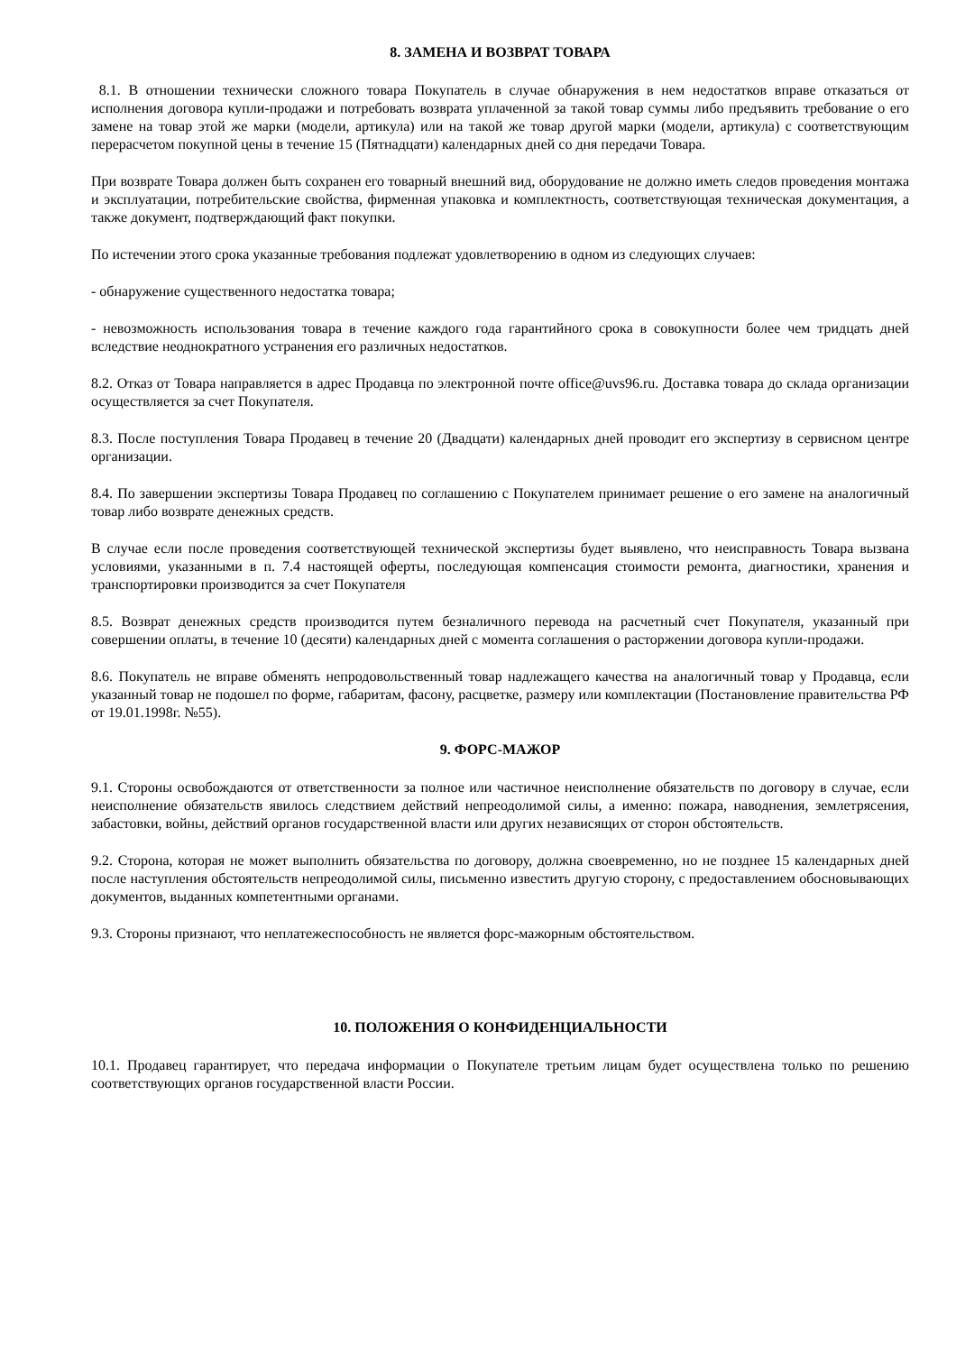8. ЗАМЕНА И ВОЗВРАТ ТОВАРА
8.1. В отношении технически сложного товара Покупатель в случае обнаружения в нем недостатков вправе отказаться от исполнения договора купли-продажи и потребовать возврата уплаченной за такой товар суммы либо предъявить требование о его замене на товар этой же марки (модели, артикула) или на такой же товар другой марки (модели, артикула) с соответствующим перерасчетом покупной цены в течение 15 (Пятнадцати) календарных дней со дня передачи Товара.
При возврате Товара должен быть сохранен его товарный внешний вид, оборудование не должно иметь следов проведения монтажа и эксплуатации, потребительские свойства, фирменная упаковка и комплектность, соответствующая техническая документация, а также документ, подтверждающий факт покупки.
По истечении этого срока указанные требования подлежат удовлетворению в одном из следующих случаев:
- обнаружение существенного недостатка товара;
- невозможность использования товара в течение каждого года гарантийного срока в совокупности более чем тридцать дней вследствие неоднократного устранения его различных недостатков.
8.2. Отказ от Товара направляется в адрес Продавца по электронной почте office@uvs96.ru. Доставка товара до склада организации осуществляется за счет Покупателя.
8.3. После поступления Товара Продавец в течение 20 (Двадцати) календарных дней проводит его экспертизу в сервисном центре организации.
8.4. По завершении экспертизы Товара Продавец по соглашению с Покупателем принимает решение о его замене на аналогичный товар либо возврате денежных средств.
В случае если после проведения соответствующей технической экспертизы будет выявлено, что неисправность Товара вызвана условиями, указанными в п. 7.4 настоящей оферты, последующая компенсация стоимости ремонта, диагностики, хранения и транспортировки производится за счет Покупателя
8.5. Возврат денежных средств производится путем безналичного перевода на расчетный счет Покупателя, указанный при совершении оплаты, в течение 10 (десяти) календарных дней с момента соглашения о расторжении договора купли-продажи.
8.6. Покупатель не вправе обменять непродовольственный товар надлежащего качества на аналогичный товар у Продавца, если указанный товар не подошел по форме, габаритам, фасону, расцветке, размеру или комплектации (Постановление правительства РФ от 19.01.1998г. №55).
9. ФОРС-МАЖОР
9.1. Стороны освобождаются от ответственности за полное или частичное неисполнение обязательств по договору в случае, если неисполнение обязательств явилось следствием действий непреодолимой силы, а именно: пожара, наводнения, землетрясения, забастовки, войны, действий органов государственной власти или других независящих от сторон обстоятельств.
9.2. Сторона, которая не может выполнить обязательства по договору, должна своевременно, но не позднее 15 календарных дней после наступления обстоятельств непреодолимой силы, письменно известить другую сторону, с предоставлением обосновывающих документов, выданных компетентными органами.
9.3. Стороны признают, что неплатежеспособность не является форс-мажорным обстоятельством.
10. ПОЛОЖЕНИЯ О КОНФИДЕНЦИАЛЬНОСТИ
10.1. Продавец гарантирует, что передача информации о Покупателе третьим лицам будет осуществлена только по решению соответствующих органов государственной власти России.